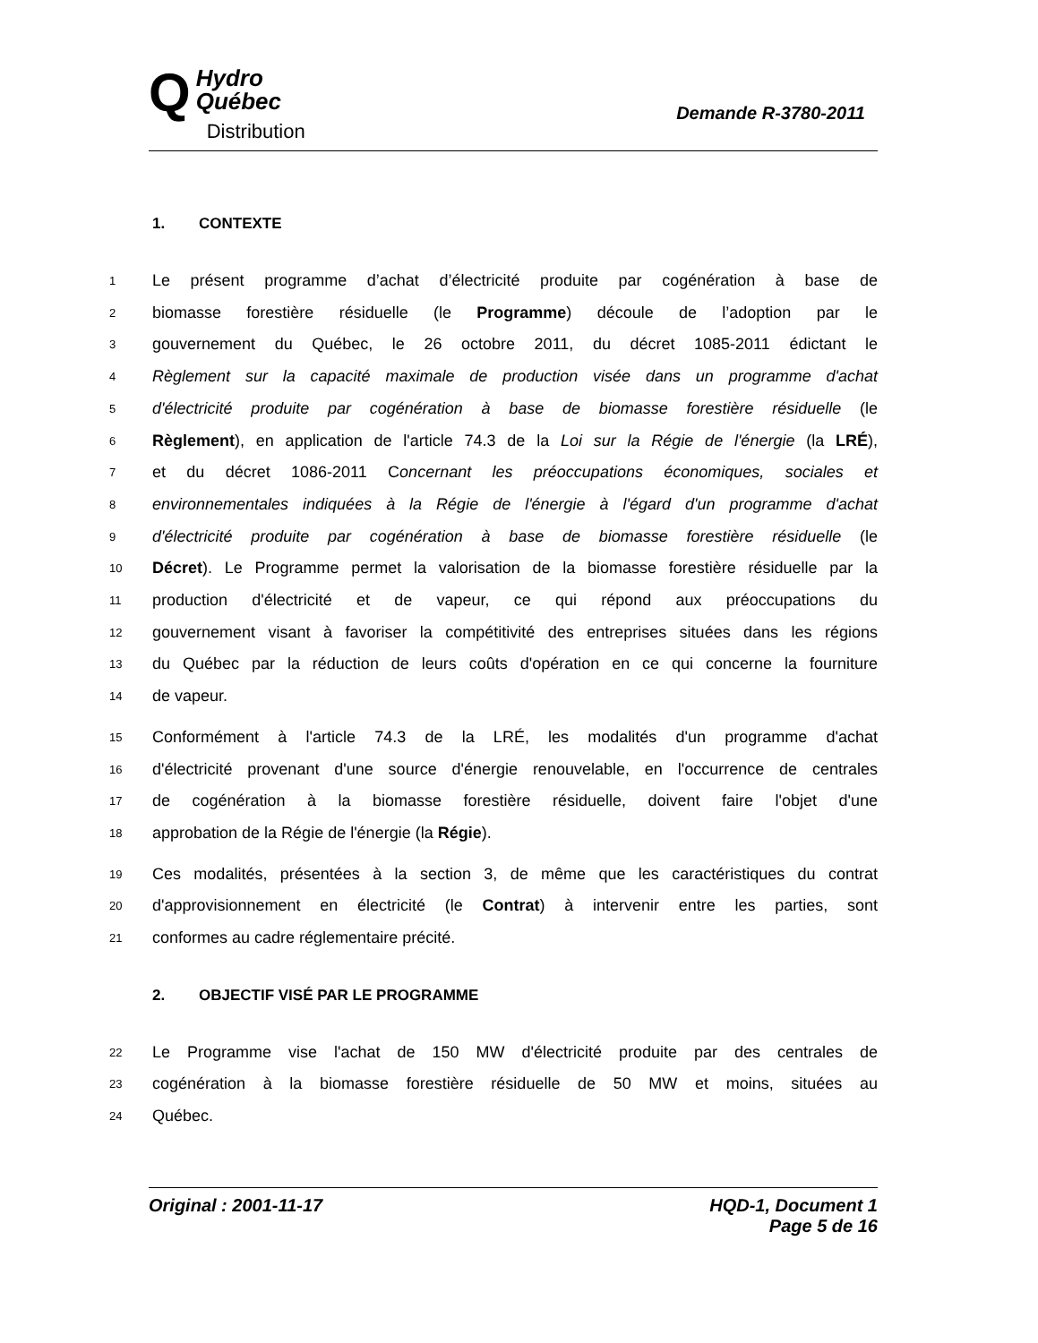Q
Hydro
Québec
Distribution
Demande R-3780-2011
1. CONTEXTE
1
Le présent programme d’achat d’électricité produite par cogénération à base de
2
biomasse forestière résiduelle (le Programme) découle de l’adoption par le
3
gouvernement du Québec, le 26 octobre 2011, du décret 1085-2011 édictant le
4
Règlement sur la capacité maximale de production visée dans un programme d'achat
5
d'électricité produite par cogénération à base de biomasse forestière résiduelle (le
6
Règlement), en application de l'article 74.3 de la Loi sur la Régie de l'énergie (la LRÉ),
7
et du décret 1086-2011 Concernant les préoccupations économiques, sociales et
8
environnementales indiquées à la Régie de l'énergie à l'égard d'un programme d'achat
9
d'électricité produite par cogénération à base de biomasse forestière résiduelle (le
10
Décret). Le Programme permet la valorisation de la biomasse forestière résiduelle par la
11
production d'électricité et de vapeur, ce qui répond aux préoccupations du
12
gouvernement visant à favoriser la compétitivité des entreprises situées dans les régions
13
du Québec par la réduction de leurs coûts d'opération en ce qui concerne la fourniture
14
de vapeur.
15
Conformément à l'article 74.3 de la LRÉ, les modalités d'un programme d'achat
16
d'électricité provenant d'une source d'énergie renouvelable, en l'occurrence de centrales
17
de cogénération à la biomasse forestière résiduelle, doivent faire l'objet d'une
18
approbation de la Régie de l'énergie (la Régie).
19
Ces modalités, présentées à la section 3, de même que les caractéristiques du contrat
20
d'approvisionnement en électricité (le Contrat) à intervenir entre les parties, sont
21
conformes au cadre réglementaire précité.
2. OBJECTIF VISÉ PAR LE PROGRAMME
22
Le Programme vise l'achat de 150 MW d'électricité produite par des centrales de
23
cogénération à la biomasse forestière résiduelle de 50 MW et moins, situées au
24
Québec.
Original : 2001-11-17 HQD-1, Document 1
Page 5 de 16